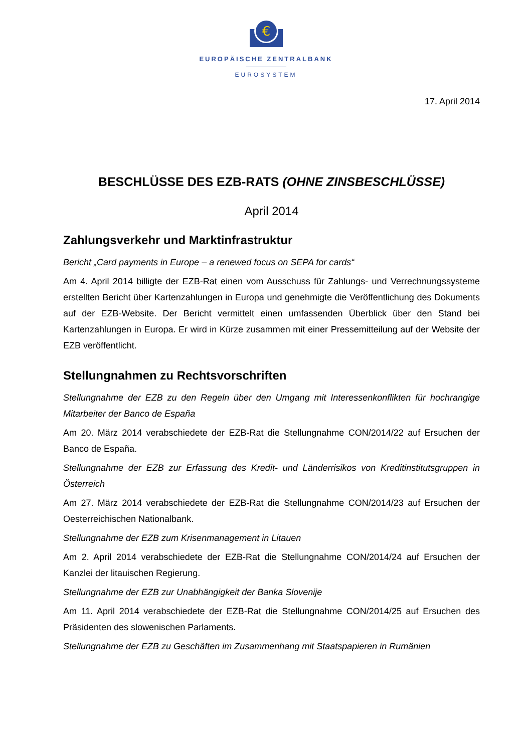€
EUROPÄISCHE ZENTRALBANK
EUROSYSTEM
17. April 2014
BESCHLÜSSE DES EZB-RATS (OHNE ZINSBESCHLÜSSE)
April 2014
Zahlungsverkehr und Marktinfrastruktur
Bericht „Card payments in Europe – a renewed focus on SEPA for cards“
Am 4. April 2014 billigte der EZB-Rat einen vom Ausschuss für Zahlungs- und Verrechnungssysteme erstellten Bericht über Kartenzahlungen in Europa und genehmigte die Veröffentlichung des Dokuments auf der EZB-Website. Der Bericht vermittelt einen umfassenden Überblick über den Stand bei Kartenzahlungen in Europa. Er wird in Kürze zusammen mit einer Pressemitteilung auf der Website der EZB veröffentlicht.
Stellungnahmen zu Rechtsvorschriften
Stellungnahme der EZB zu den Regeln über den Umgang mit Interessenkonflikten für hochrangige Mitarbeiter der Banco de España
Am 20. März 2014 verabschiedete der EZB-Rat die Stellungnahme CON/2014/22 auf Ersuchen der Banco de España.
Stellungnahme der EZB zur Erfassung des Kredit- und Länderrisikos von Kreditinstitutsgruppen in Österreich
Am 27. März 2014 verabschiedete der EZB-Rat die Stellungnahme CON/2014/23 auf Ersuchen der Oesterreichischen Nationalbank.
Stellungnahme der EZB zum Krisenmanagement in Litauen
Am 2. April 2014 verabschiedete der EZB-Rat die Stellungnahme CON/2014/24 auf Ersuchen der Kanzlei der litauischen Regierung.
Stellungnahme der EZB zur Unabhängigkeit der Banka Slovenije
Am 11. April 2014 verabschiedete der EZB-Rat die Stellungnahme CON/2014/25 auf Ersuchen des Präsidenten des slowenischen Parlaments.
Stellungnahme der EZB zu Geschäften im Zusammenhang mit Staatspapieren in Rumänien